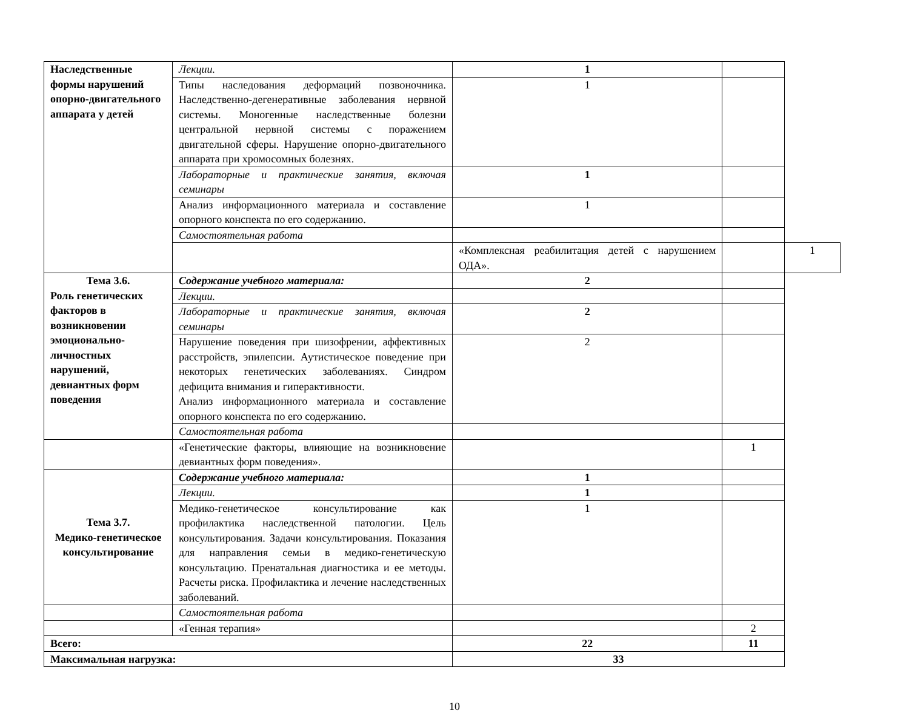| Наследственные формы нарушений опорно-двигательного аппарата у детей | Лекции. | 1 | | |
| | Типы наследования деформаций позвоночника. Наследственно-дегенеративные заболевания нервной системы. Моногенные наследственные болезни центральной нервной системы с поражением двигательной сферы. Нарушение опорно-двигательного аппарата при хромосомных болезнях. | 1 | | |
| | Лабораторные и практические занятия, включая семинары | 1 | | |
| | Анализ информационного материала и составление опорного конспекта по его содержанию. | 1 | | |
| | Самостоятельная работа | | | |
| | | «Комплексная реабилитация детей с нарушением ОДА». | | 1 |
| Тема 3.6. Роль генетических факторов в возникновении эмоционально-личностных нарушений, девиантных форм поведения | Содержание учебного материала: | 2 | | |
| | Лекции. | | | |
| | Лабораторные и практические занятия, включая семинары | 2 | | |
| | Нарушение поведения при шизофрении, аффективных расстройств, эпилепсии. Аутистическое поведение при некоторых генетических заболеваниях. Синдром дефицита внимания и гиперактивности. Анализ информационного материала и составление опорного конспекта по его содержанию. | 2 | | |
| | Самостоятельная работа | | | |
| | «Генетические факторы, влияющие на возникновение девиантных форм поведения». | | 1 | |
| Тема 3.7. Медико-генетическое консультирование | Содержание учебного материала: | 1 | | |
| | Лекции. | 1 | | |
| | Медико-генетическое консультирование как профилактика наследственной патологии. Цель консультирования. Задачи консультирования. Показания для направления семьи в медико-генетическую консультацию. Пренатальная диагностика и ее методы. Расчеты риска. Профилактика и лечение наследственных заболеваний. | 1 | | |
| | Самостоятельная работа | | | |
| | «Генная терапия» | | 2 | |
| Всего: | | 22 | 11 | |
| Максимальная нагрузка: | | 33 | | |
10